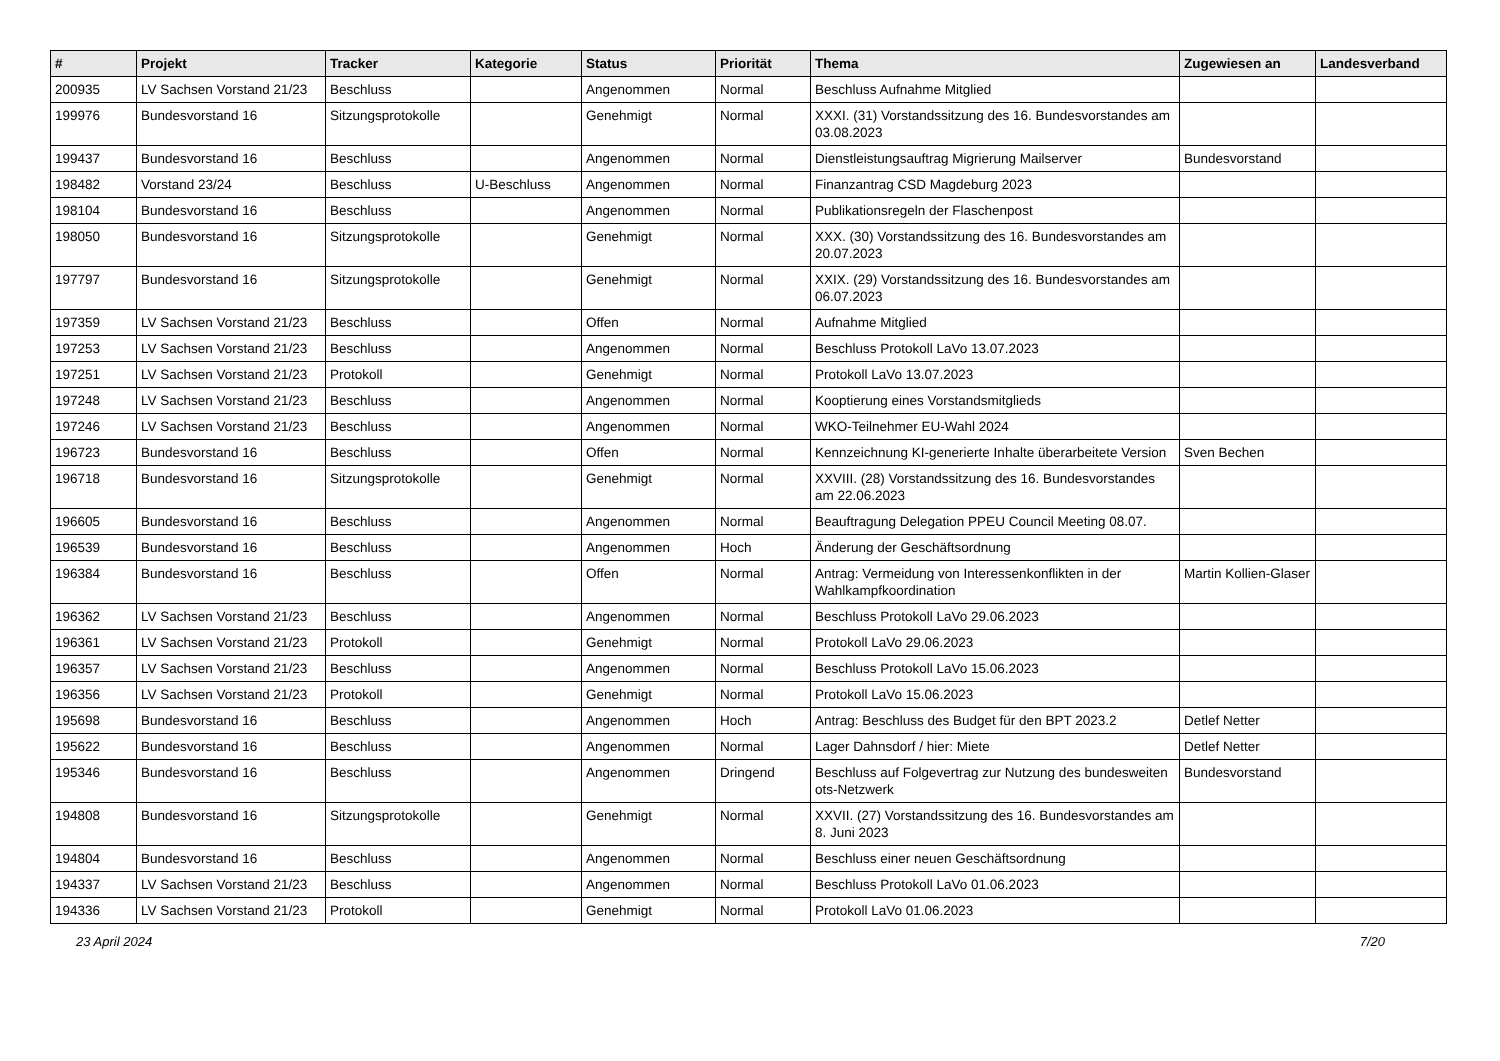| # | Projekt | Tracker | Kategorie | Status | Priorität | Thema | Zugewiesen an | Landesverband |
| --- | --- | --- | --- | --- | --- | --- | --- | --- |
| 200935 | LV Sachsen Vorstand 21/23 | Beschluss | | Angenommen | Normal | Beschluss Aufnahme Mitglied | | |
| 199976 | Bundesvorstand 16 | Sitzungsprotokolle | | Genehmigt | Normal | XXXI. (31) Vorstandssitzung des 16. Bundesvorstandes am 03.08.2023 | | |
| 199437 | Bundesvorstand 16 | Beschluss | | Angenommen | Normal | Dienstleistungsauftrag Migrierung Mailserver | Bundesvorstand | |
| 198482 | Vorstand 23/24 | Beschluss | U-Beschluss | Angenommen | Normal | Finanzantrag CSD Magdeburg 2023 | | |
| 198104 | Bundesvorstand 16 | Beschluss | | Angenommen | Normal | Publikationsregeln der Flaschenpost | | |
| 198050 | Bundesvorstand 16 | Sitzungsprotokolle | | Genehmigt | Normal | XXX. (30) Vorstandssitzung des 16. Bundesvorstandes am 20.07.2023 | | |
| 197797 | Bundesvorstand 16 | Sitzungsprotokolle | | Genehmigt | Normal | XXIX. (29) Vorstandssitzung des 16. Bundesvorstandes am 06.07.2023 | | |
| 197359 | LV Sachsen Vorstand 21/23 | Beschluss | | Offen | Normal | Aufnahme Mitglied | | |
| 197253 | LV Sachsen Vorstand 21/23 | Beschluss | | Angenommen | Normal | Beschluss Protokoll LaVo 13.07.2023 | | |
| 197251 | LV Sachsen Vorstand 21/23 | Protokoll | | Genehmigt | Normal | Protokoll LaVo 13.07.2023 | | |
| 197248 | LV Sachsen Vorstand 21/23 | Beschluss | | Angenommen | Normal | Kooptierung eines Vorstandsmitglieds | | |
| 197246 | LV Sachsen Vorstand 21/23 | Beschluss | | Angenommen | Normal | WKO-Teilnehmer EU-Wahl 2024 | | |
| 196723 | Bundesvorstand 16 | Beschluss | | Offen | Normal | Kennzeichnung KI-generierte Inhalte überarbeitete Version | Sven Bechen | |
| 196718 | Bundesvorstand 16 | Sitzungsprotokolle | | Genehmigt | Normal | XXVIII. (28) Vorstandssitzung des 16. Bundesvorstandes am 22.06.2023 | | |
| 196605 | Bundesvorstand 16 | Beschluss | | Angenommen | Normal | Beauftragung Delegation PPEU Council Meeting 08.07. | | |
| 196539 | Bundesvorstand 16 | Beschluss | | Angenommen | Hoch | Änderung der Geschäftsordnung | | |
| 196384 | Bundesvorstand 16 | Beschluss | | Offen | Normal | Antrag: Vermeidung von Interessenkonflikten in der Wahlkampfkoordination | Martin Kollien-Glaser | |
| 196362 | LV Sachsen Vorstand 21/23 | Beschluss | | Angenommen | Normal | Beschluss Protokoll LaVo 29.06.2023 | | |
| 196361 | LV Sachsen Vorstand 21/23 | Protokoll | | Genehmigt | Normal | Protokoll LaVo 29.06.2023 | | |
| 196357 | LV Sachsen Vorstand 21/23 | Beschluss | | Angenommen | Normal | Beschluss Protokoll LaVo 15.06.2023 | | |
| 196356 | LV Sachsen Vorstand 21/23 | Protokoll | | Genehmigt | Normal | Protokoll LaVo 15.06.2023 | | |
| 195698 | Bundesvorstand 16 | Beschluss | | Angenommen | Hoch | Antrag: Beschluss des Budget für den BPT 2023.2 | Detlef Netter | |
| 195622 | Bundesvorstand 16 | Beschluss | | Angenommen | Normal | Lager Dahnsdorf / hier: Miete | Detlef Netter | |
| 195346 | Bundesvorstand 16 | Beschluss | | Angenommen | Dringend | Beschluss auf Folgevertrag zur Nutzung des bundesweiten ots-Netzwerk | Bundesvorstand | |
| 194808 | Bundesvorstand 16 | Sitzungsprotokolle | | Genehmigt | Normal | XXVII. (27) Vorstandssitzung des 16. Bundesvorstandes am 8. Juni 2023 | | |
| 194804 | Bundesvorstand 16 | Beschluss | | Angenommen | Normal | Beschluss einer neuen Geschäftsordnung | | |
| 194337 | LV Sachsen Vorstand 21/23 | Beschluss | | Angenommen | Normal | Beschluss Protokoll LaVo 01.06.2023 | | |
| 194336 | LV Sachsen Vorstand 21/23 | Protokoll | | Genehmigt | Normal | Protokoll LaVo 01.06.2023 | | |
23 April 2024 7/20